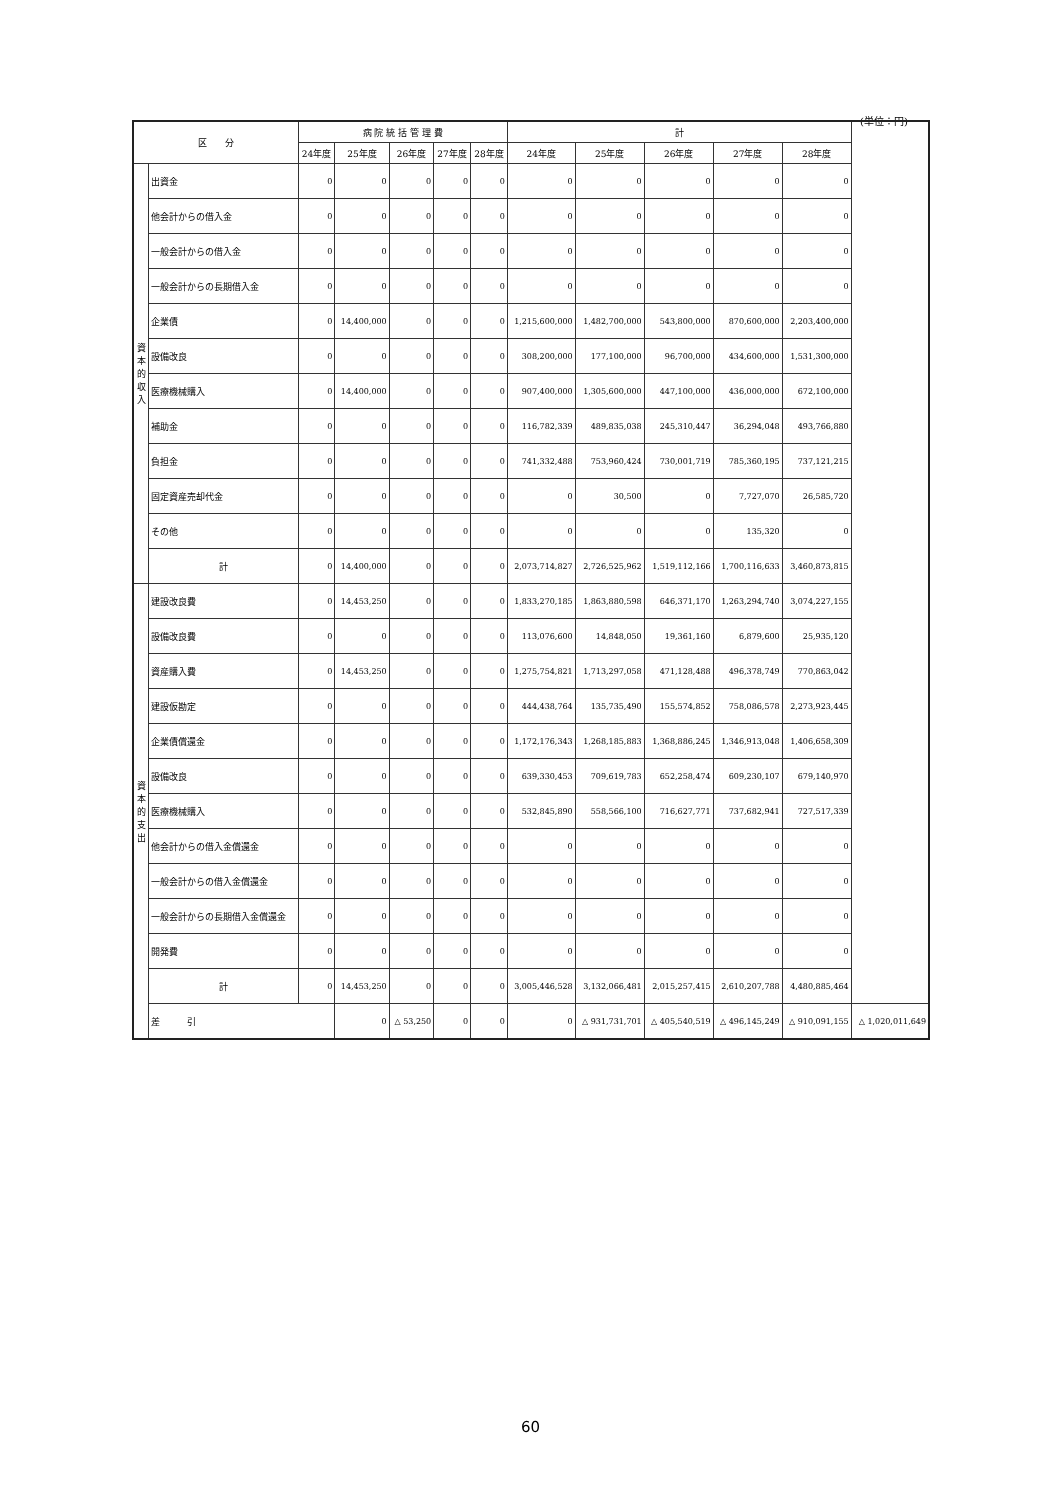(単位：円)
| 区 分 | | 病 院 統 括 管 理 費 | | | | | 計 | | | | | |
| --- | --- | --- | --- | --- | --- | --- | --- | --- | --- | --- | --- | --- |
| | | 24年度 | 25年度 | 26年度 | 27年度 | 28年度 | 24年度 | 25年度 | 26年度 | 27年度 | 28年度 | |
| 資本的収入 | 出資金 | 0 | 0 | 0 | 0 | 0 | 0 | 0 | 0 | 0 | 0 | |
| | 他会計からの借入金 | 0 | 0 | 0 | 0 | 0 | 0 | 0 | 0 | 0 | 0 | |
| | 一般会計からの借入金 | 0 | 0 | 0 | 0 | 0 | 0 | 0 | 0 | 0 | 0 | |
| | 一般会計からの長期借入金 | 0 | 0 | 0 | 0 | 0 | 0 | 0 | 0 | 0 | 0 | |
| | 企業債 | 0 | 14,400,000 | 0 | 0 | 0 | 1,215,600,000 | 1,482,700,000 | 543,800,000 | 870,600,000 | 2,203,400,000 | |
| | 設備改良 | 0 | 0 | 0 | 0 | 0 | 308,200,000 | 177,100,000 | 96,700,000 | 434,600,000 | 1,531,300,000 | |
| | 医療機械購入 | 0 | 14,400,000 | 0 | 0 | 0 | 907,400,000 | 1,305,600,000 | 447,100,000 | 436,000,000 | 672,100,000 | |
| | 補助金 | 0 | 0 | 0 | 0 | 0 | 116,782,339 | 489,835,038 | 245,310,447 | 36,294,048 | 493,766,880 | |
| | 負担金 | 0 | 0 | 0 | 0 | 0 | 741,332,488 | 753,960,424 | 730,001,719 | 785,360,195 | 737,121,215 | |
| | 固定資産売却代金 | 0 | 0 | 0 | 0 | 0 | 0 | 30,500 | 0 | 7,727,070 | 26,585,720 | |
| | その他 | 0 | 0 | 0 | 0 | 0 | 0 | 0 | 0 | 135,320 | 0 | |
| | 計 | 0 | 14,400,000 | 0 | 0 | 0 | 2,073,714,827 | 2,726,525,962 | 1,519,112,166 | 1,700,116,633 | 3,460,873,815 | |
| 資本的支出 | 建設改良費 | 0 | 14,453,250 | 0 | 0 | 0 | 1,833,270,185 | 1,863,880,598 | 646,371,170 | 1,263,294,740 | 3,074,227,155 | |
| | 設備改良費 | 0 | 0 | 0 | 0 | 0 | 113,076,600 | 14,848,050 | 19,361,160 | 6,879,600 | 25,935,120 | |
| | 資産購入費 | 0 | 14,453,250 | 0 | 0 | 0 | 1,275,754,821 | 1,713,297,058 | 471,128,488 | 496,378,749 | 770,863,042 | |
| | 建設仮勘定 | 0 | 0 | 0 | 0 | 0 | 444,438,764 | 135,735,490 | 155,574,852 | 758,086,578 | 2,273,923,445 | |
| | 企業債償還金 | 0 | 0 | 0 | 0 | 0 | 1,172,176,343 | 1,268,185,883 | 1,368,886,245 | 1,346,913,048 | 1,406,658,309 | |
| | 設備改良 | 0 | 0 | 0 | 0 | 0 | 639,330,453 | 709,619,783 | 652,258,474 | 609,230,107 | 679,140,970 | |
| | 医療機械購入 | 0 | 0 | 0 | 0 | 0 | 532,845,890 | 558,566,100 | 716,627,771 | 737,682,941 | 727,517,339 | |
| | 他会計からの借入金償還金 | 0 | 0 | 0 | 0 | 0 | 0 | 0 | 0 | 0 | 0 | |
| | 一般会計からの借入金償還金 | 0 | 0 | 0 | 0 | 0 | 0 | 0 | 0 | 0 | 0 | |
| | 一般会計からの長期借入金償還金 | 0 | 0 | 0 | 0 | 0 | 0 | 0 | 0 | 0 | 0 | |
| | 開発費 | 0 | 0 | 0 | 0 | 0 | 0 | 0 | 0 | 0 | 0 | |
| | 計 | 0 | 14,453,250 | 0 | 0 | 0 | 3,005,446,528 | 3,132,066,481 | 2,015,257,415 | 2,610,207,788 | 4,480,885,464 | |
| | 差 引 | | 0 | △ 53,250 | 0 | 0 | 0 | △ 931,731,701 | △ 405,540,519 | △ 496,145,249 | △ 910,091,155 | △ 1,020,011,649 |
60